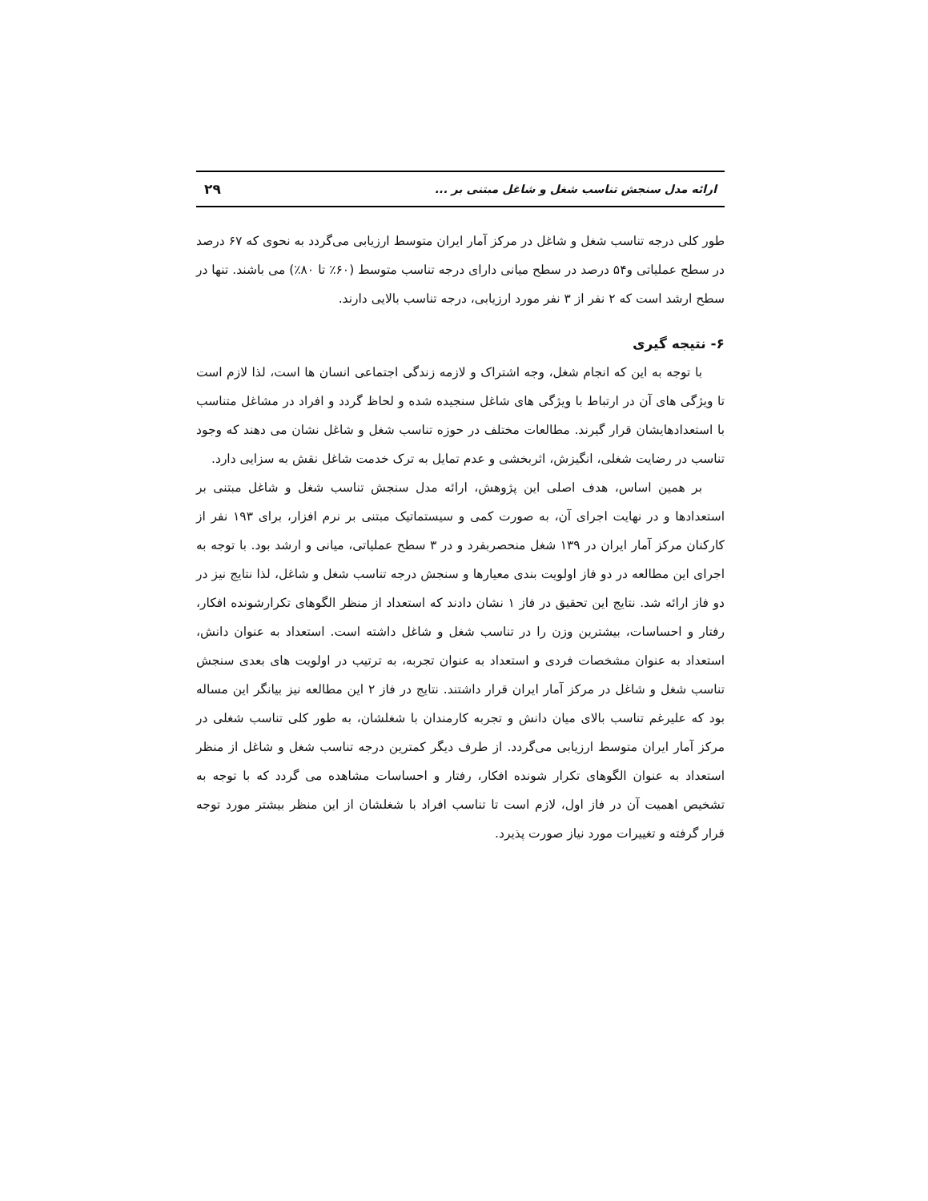ارائه مدل سنجش تناسب شغل و شاغل مبتنی بر ... ۲۹
طور کلی درجه تناسب شغل و شاغل در مرکز آمار ایران متوسط ارزیابی می‌گردد به نحوی که ۶۷ درصد در سطح عملیاتی و۵۴ درصد در سطح میانی دارای درجه تناسب متوسط (۶۰٪ تا ۸۰٪) می باشند. تنها در سطح ارشد است که ۲ نفر از ۳ نفر مورد ارزیابی، درجه تناسب بالایی دارند.
۶- نتیجه گیری
با توجه به این که انجام شغل، وجه اشتراک و لازمه زندگی اجتماعی انسان ها است، لذا لازم است تا ویژگی های آن در ارتباط با ویژگی های شاغل سنجیده شده و لحاظ گردد و افراد در مشاغل متناسب با استعدادهایشان قرار گیرند. مطالعات مختلف در حوزه تناسب شغل و شاغل نشان می دهند که وجود تناسب در رضایت شغلی، انگیزش، اثربخشی و عدم تمایل به ترک خدمت شاغل نقش به سزایی دارد.
بر همین اساس، هدف اصلی این پژوهش، ارائه مدل سنجش تناسب شغل و شاغل مبتنی بر استعدادها و در نهایت اجرای آن، به صورت کمی و سیستماتیک مبتنی بر نرم افزار، برای ۱۹۳ نفر از کارکنان مرکز آمار ایران در ۱۳۹ شغل منحصربفرد و در ۳ سطح عملیاتی، میانی و ارشد بود. با توجه به اجرای این مطالعه در دو فاز اولویت بندی معیارها و سنجش درجه تناسب شغل و شاغل، لذا نتایج نیز در دو فاز ارائه شد. نتایج این تحقیق در فاز ۱ نشان دادند که استعداد از منظر الگوهای تکرارشونده افکار، رفتار و احساسات، بیشترین وزن را در تناسب شغل و شاغل داشته است. استعداد به عنوان دانش، استعداد به عنوان مشخصات فردی و استعداد به عنوان تجربه، به ترتیب در اولویت های بعدی سنجش تناسب شغل و شاغل در مرکز آمار ایران قرار داشتند. نتایج در فاز ۲ این مطالعه نیز بیانگر این مساله بود که علیرغم تناسب بالای میان دانش و تجربه کارمندان با شغلشان، به طور کلی تناسب شغلی در مرکز آمار ایران متوسط ارزیابی می‌گردد. از طرف دیگر کمترین درجه تناسب شغل و شاغل از منظر استعداد به عنوان الگوهای تکرار شونده افکار، رفتار و احساسات مشاهده می گردد که با توجه به تشخیص اهمیت آن در فاز اول، لازم است تا تناسب افراد با شغلشان از این منظر بیشتر مورد توجه قرار گرفته و تغییرات مورد نیاز صورت پذیرد.